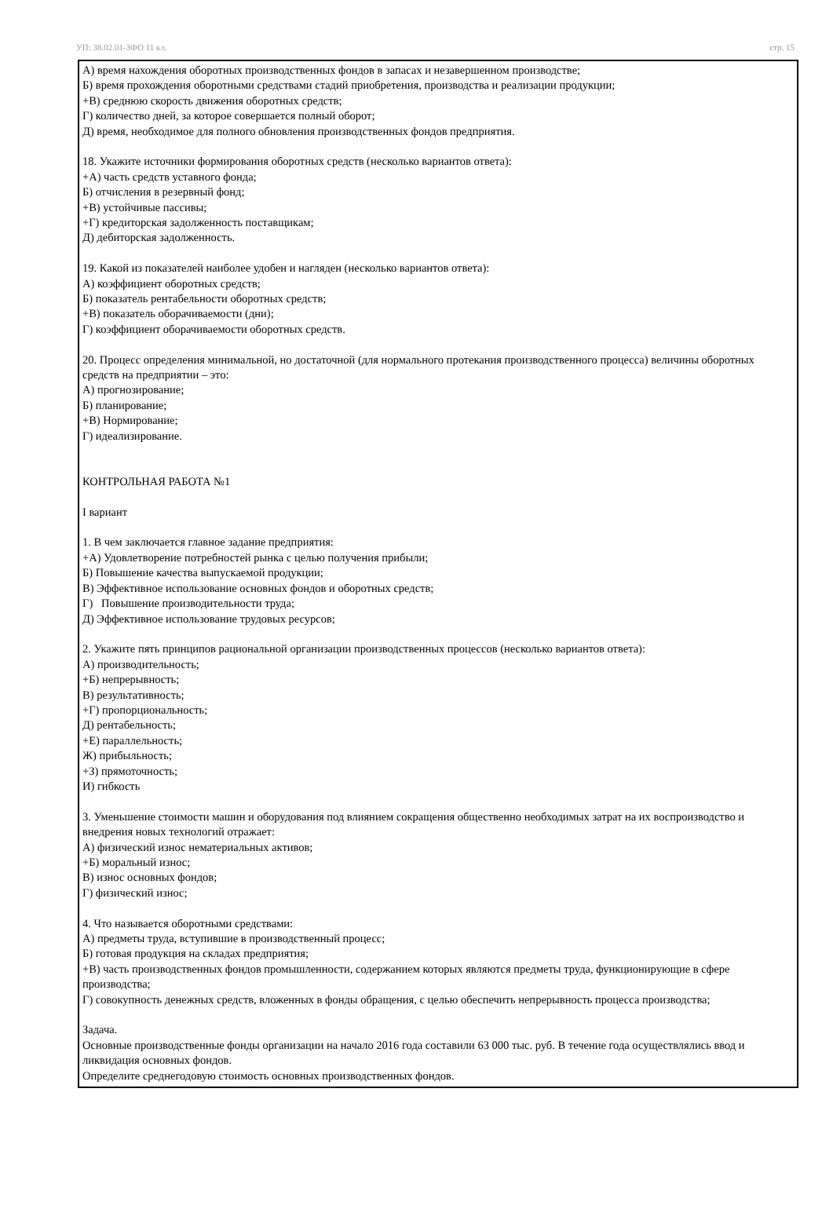УП: 38.02.01-ЗФО 11 кл. стр. 15
А) время нахождения оборотных производственных фондов в запасах и незавершенном производстве;
Б) время прохождения оборотными средствами стадий приобретения, производства и реализации продукции;
+В) среднюю скорость движения оборотных средств;
Г) количество дней, за которое совершается полный оборот;
Д) время, необходимое для полного обновления производственных фондов предприятия.
18. Укажите источники формирования оборотных средств (несколько вариантов ответа):
+А) часть средств уставного фонда;
Б) отчисления в резервный фонд;
+В) устойчивые пассивы;
+Г) кредиторская задолженность поставщикам;
Д) дебиторская задолженность.
19. Какой из показателей наиболее удобен и нагляден (несколько вариантов ответа):
А) коэффициент оборотных средств;
Б) показатель рентабельности оборотных средств;
+В) показатель оборачиваемости (дни);
Г) коэффициент оборачиваемости оборотных средств.
20. Процесс определения минимальной, но достаточной (для нормального протекания производственного процесса) величины оборотных средств на предприятии – это:
А) прогнозирование;
Б) планирование;
+В) Нормирование;
Г) идеализирование.
КОНТРОЛЬНАЯ РАБОТА №1
I вариант
1. В чем заключается главное задание предприятия:
+А) Удовлетворение потребностей рынка с целью получения прибыли;
Б) Повышение качества выпускаемой продукции;
В) Эффективное использование основных фондов и оборотных средств;
Г) Повышение производительности труда;
Д) Эффективное использование трудовых ресурсов;
2. Укажите пять принципов рациональной организации производственных процессов (несколько вариантов ответа):
А) производительность;
+Б) непрерывность;
В) результативность;
+Г) пропорциональность;
Д) рентабельность;
+Е) параллельность;
Ж) прибыльность;
+З) прямоточность;
И) гибкость
3. Уменьшение стоимости машин и оборудования под влиянием сокращения общественно необходимых затрат на их воспроизводство и внедрения новых технологий отражает:
А) физический износ нематериальных активов;
+Б) моральный износ;
В) износ основных фондов;
Г) физический износ;
4. Что называется оборотными средствами:
А) предметы труда, вступившие в производственный процесс;
Б) готовая продукция на складах предприятия;
+В) часть производственных фондов промышленности, содержанием которых являются предметы труда, функционирующие в сфере производства;
Г) совокупность денежных средств, вложенных в фонды обращения, с целью обеспечить непрерывность процесса производства;
Задача.
Основные производственные фонды организации на начало 2016 года составили 63 000 тыс. руб. В течение года осуществлялись ввод и ликвидация основных фондов.
Определите среднегодовую стоимость основных производственных фондов.